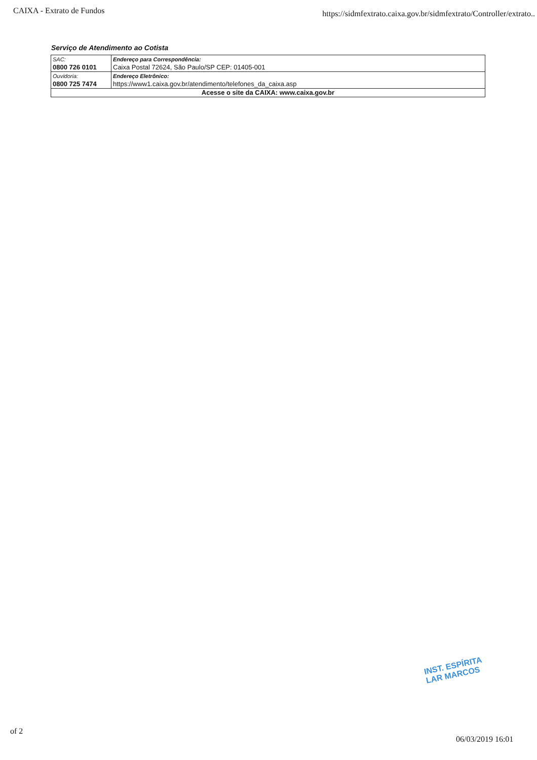CAIXA - Extrato de Fundos https://sidmfextrato.caixa.gov.br/sidmfextrato/Controller/extrato..
Serviço de Atendimento ao Cotista
| SAC: 0800 726 0101 | Endereço para Correspondência: Caixa Postal 72624, São Paulo/SP CEP: 01405-001 |
| Ouvidoria: 0800 725 7474 | Endereço Eletrônico: https://www1.caixa.gov.br/atendimento/telefones_da_caixa.asp |
| Acesse o site da CAIXA: www.caixa.gov.br | |
INST. ESPÍRITA
LAR MARCOS
of 2
06/03/2019 16:01